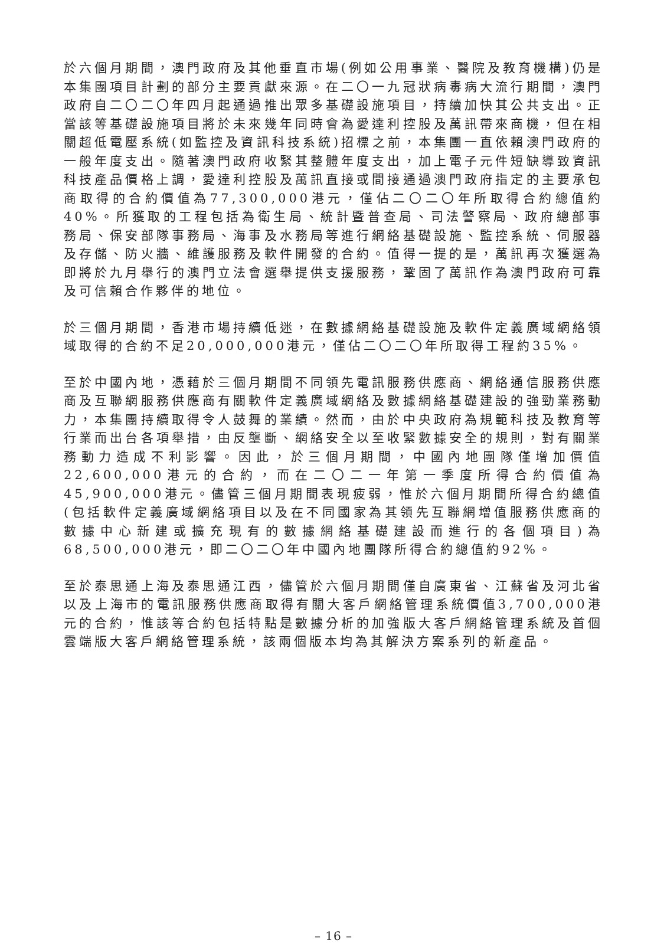於六個月期間，澳門政府及其他垂直市場(例如公用事業、醫院及教育機構)仍是本集團項目計劃的部分主要貢獻來源。在二〇一九冠狀病毒病大流行期間，澳門政府自二〇二〇年四月起通過推出眾多基礎設施項目，持續加快其公共支出。正當該等基礎設施項目將於未來幾年同時會為愛達利控股及萬訊帶來商機，但在相關超低電壓系統(如監控及資訊科技系統)招標之前，本集團一直依賴澳門政府的一般年度支出。隨著澳門政府收緊其整體年度支出，加上電子元件短缺導致資訊科技產品價格上調，愛達利控股及萬訊直接或間接通過澳門政府指定的主要承包商取得的合約價值為77,300,000港元，僅佔二〇二〇年所取得合約總值約40%。所獲取的工程包括為衛生局、統計暨普查局、司法警察局、政府總部事務局、保安部隊事務局、海事及水務局等進行網絡基礎設施、監控系統、伺服器及存儲、防火牆、維護服務及軟件開發的合約。值得一提的是，萬訊再次獲選為即將於九月舉行的澳門立法會選舉提供支援服務，鞏固了萬訊作為澳門政府可靠及可信賴合作夥伴的地位。
於三個月期間，香港市場持續低迷，在數據網絡基礎設施及軟件定義廣域網絡領域取得的合約不足20,000,000港元，僅佔二〇二〇年所取得工程約35%。
至於中國內地，憑藉於三個月期間不同領先電訊服務供應商、網絡通信服務供應商及互聯網服務供應商有關軟件定義廣域網絡及數據網絡基礎建設的強勁業務動力，本集團持續取得令人鼓舞的業績。然而，由於中央政府為規範科技及教育等行業而出台各項舉措，由反壟斷、網絡安全以至收緊數據安全的規則，對有關業務動力造成不利影響。因此，於三個月期間，中國內地團隊僅增加價值22,600,000港元的合約，而在二〇二一年第一季度所得合約價值為45,900,000港元。儘管三個月期間表現疲弱，惟於六個月期間所得合約總值(包括軟件定義廣域網絡項目以及在不同國家為其領先互聯網增值服務供應商的數據中心新建或擴充現有的數據網絡基礎建設而進行的各個項目)為68,500,000港元，即二〇二〇年中國內地團隊所得合約總值約92%。
至於泰思通上海及泰思通江西，儘管於六個月期間僅自廣東省、江蘇省及河北省以及上海市的電訊服務供應商取得有關大客戶網絡管理系統價值3,700,000港元的合約，惟該等合約包括特點是數據分析的加強版大客戶網絡管理系統及首個雲端版大客戶網絡管理系統，該兩個版本均為其解決方案系列的新產品。
– 16 –